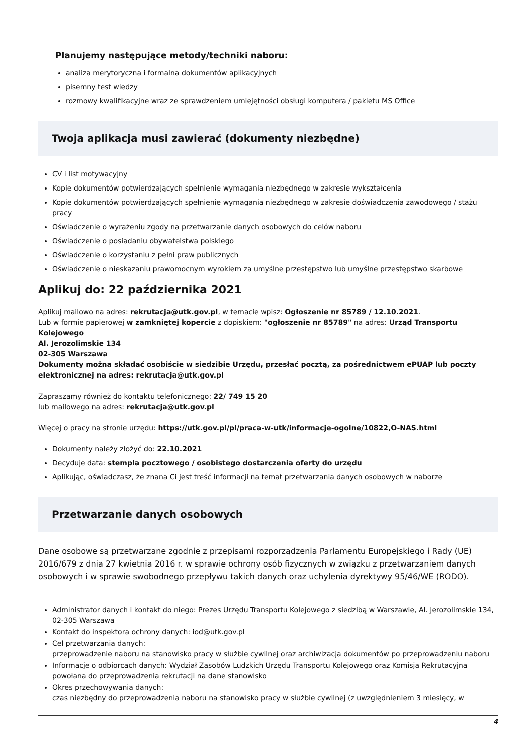Planujemy następujące metody/techniki naboru:
analiza merytoryczna i formalna dokumentów aplikacyjnych
pisemny test wiedzy
rozmowy kwalifikacyjne wraz ze sprawdzeniem umiejętności obsługi komputera / pakietu MS Office
Twoja aplikacja musi zawierać (dokumenty niezbędne)
CV i list motywacyjny
Kopie dokumentów potwierdzających spełnienie wymagania niezbędnego w zakresie wykształcenia
Kopie dokumentów potwierdzających spełnienie wymagania niezbędnego w zakresie doświadczenia zawodowego / stażu pracy
Oświadczenie o wyrażeniu zgody na przetwarzanie danych osobowych do celów naboru
Oświadczenie o posiadaniu obywatelstwa polskiego
Oświadczenie o korzystaniu z pełni praw publicznych
Oświadczenie o nieskazaniu prawomocnym wyrokiem za umyślne przestępstwo lub umyślne przestępstwo skarbowe
Aplikuj do: 22 października 2021
Aplikuj mailowo na adres: rekrutacja@utk.gov.pl, w temacie wpisz: Ogłoszenie nr 85789 / 12.10.2021.
Lub w formie papierowej w zamkniętej kopercie z dopiskiem: "ogłoszenie nr 85789" na adres: Urząd Transportu Kolejowego
Al. Jerozolimskie 134
02-305 Warszawa
Dokumenty można składać osobiście w siedzibie Urzędu, przesłać pocztą, za pośrednictwem ePUAP lub poczty elektronicznej na adres: rekrutacja@utk.gov.pl
Zapraszamy również do kontaktu telefonicznego: 22/ 749 15 20
lub mailowego na adres: rekrutacja@utk.gov.pl
Więcej o pracy na stronie urzędu: https://utk.gov.pl/pl/praca-w-utk/informacje-ogolne/10822,O-NAS.html
Dokumenty należy złożyć do: 22.10.2021
Decyduje data: stempla pocztowego / osobistego dostarczenia oferty do urzędu
Aplikując, oświadczasz, że znana Ci jest treść informacji na temat przetwarzania danych osobowych w naborze
Przetwarzanie danych osobowych
Dane osobowe są przetwarzane zgodnie z przepisami rozporządzenia Parlamentu Europejskiego i Rady (UE) 2016/679 z dnia 27 kwietnia 2016 r. w sprawie ochrony osób fizycznych w związku z przetwarzaniem danych osobowych i w sprawie swobodnego przepływu takich danych oraz uchylenia dyrektywy 95/46/WE (RODO).
Administrator danych i kontakt do niego: Prezes Urzędu Transportu Kolejowego z siedzibą w Warszawie, Al. Jerozolimskie 134, 02-305 Warszawa
Kontakt do inspektora ochrony danych: iod@utk.gov.pl
Cel przetwarzania danych:
przeprowadzenie naboru na stanowisko pracy w służbie cywilnej oraz archiwizacja dokumentów po przeprowadzeniu naboru
Informacje o odbiorcach danych: Wydział Zasobów Ludzkich Urzędu Transportu Kolejowego oraz Komisja Rekrutacyjna powołana do przeprowadzenia rekrutacji na dane stanowisko
Okres przechowywania danych:
czas niezbędny do przeprowadzenia naboru na stanowisko pracy w służbie cywilnej (z uwzględnieniem 3 miesięcy, w
4